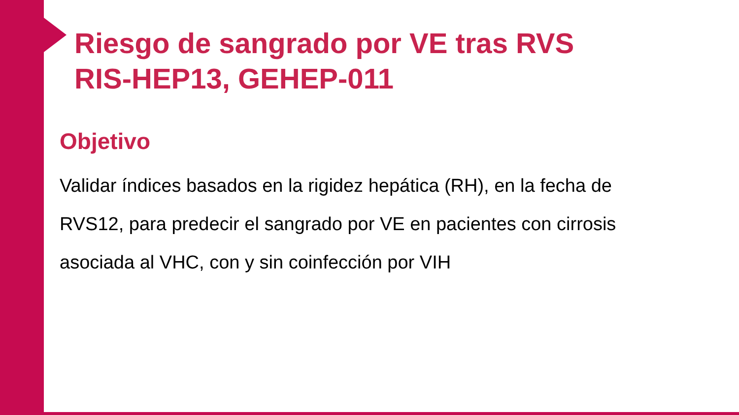Riesgo de sangrado por VE tras RVS
RIS-HEP13, GEHEP-011
Objetivo
Validar índices basados en la rigidez hepática (RH), en la fecha de RVS12, para predecir el sangrado por VE en pacientes con cirrosis asociada al VHC, con y sin coinfección por VIH